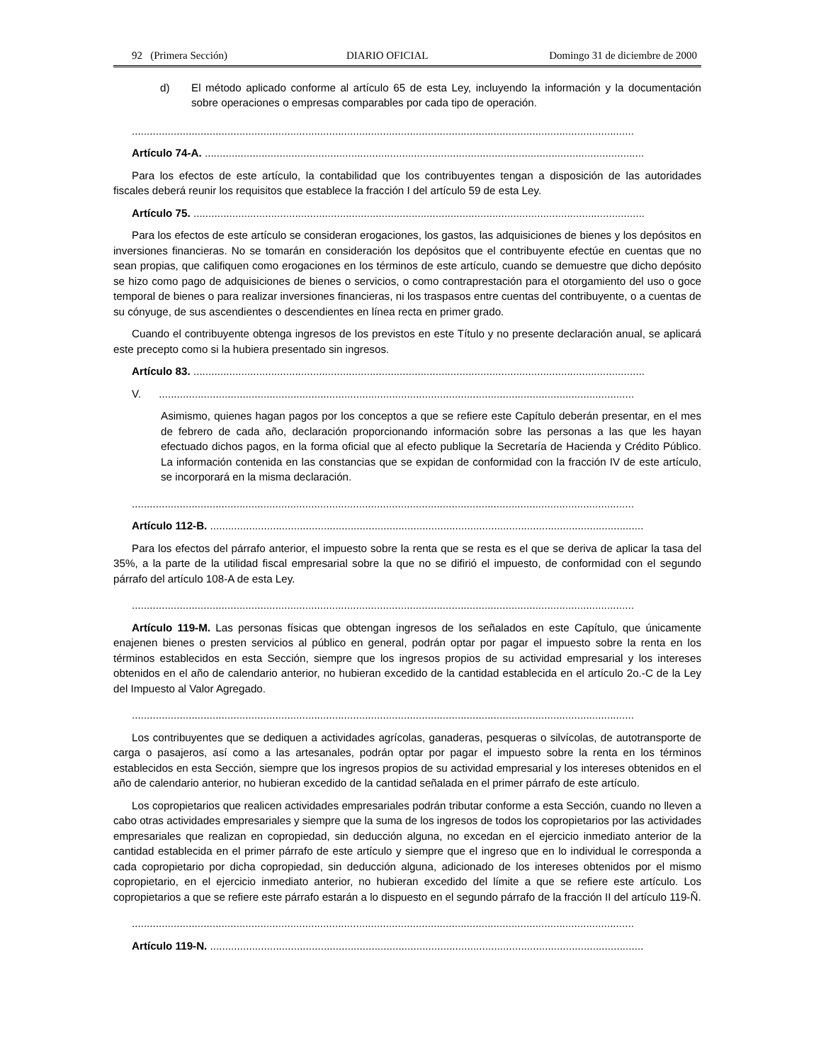92 (Primera Sección) DIARIO OFICIAL Domingo 31 de diciembre de 2000
d) El método aplicado conforme al artículo 65 de esta Ley, incluyendo la información y la documentación sobre operaciones o empresas comparables por cada tipo de operación.
........................................................................................................................................................................
Artículo 74-A. ...................................................................................................................................................
Para los efectos de este artículo, la contabilidad que los contribuyentes tengan a disposición de las autoridades fiscales deberá reunir los requisitos que establece la fracción I del artículo 59 de esta Ley.
Artículo 75. .......................................................................................................................................................
Para los efectos de este artículo se consideran erogaciones, los gastos, las adquisiciones de bienes y los depósitos en inversiones financieras. No se tomarán en consideración los depósitos que el contribuyente efectúe en cuentas que no sean propias, que califiquen como erogaciones en los términos de este artículo, cuando se demuestre que dicho depósito se hizo como pago de adquisiciones de bienes o servicios, o como contraprestación para el otorgamiento del uso o goce temporal de bienes o para realizar inversiones financieras, ni los traspasos entre cuentas del contribuyente, o a cuentas de su cónyuge, de sus ascendientes o descendientes en línea recta en primer grado.
Cuando el contribuyente obtenga ingresos de los previstos en este Título y no presente declaración anual, se aplicará este precepto como si la hubiera presentado sin ingresos.
Artículo 83. .......................................................................................................................................................
V. ...............................................................................................................................................................
Asimismo, quienes hagan pagos por los conceptos a que se refiere este Capítulo deberán presentar, en el mes de febrero de cada año, declaración proporcionando información sobre las personas a las que les hayan efectuado dichos pagos, en la forma oficial que al efecto publique la Secretaría de Hacienda y Crédito Público. La información contenida en las constancias que se expidan de conformidad con la fracción IV de este artículo, se incorporará en la misma declaración.
........................................................................................................................................................................
Artículo 112-B. .................................................................................................................................................
Para los efectos del párrafo anterior, el impuesto sobre la renta que se resta es el que se deriva de aplicar la tasa del 35%, a la parte de la utilidad fiscal empresarial sobre la que no se difirió el impuesto, de conformidad con el segundo párrafo del artículo 108-A de esta Ley.
........................................................................................................................................................................
Artículo 119-M. Las personas físicas que obtengan ingresos de los señalados en este Capítulo, que únicamente enajenen bienes o presten servicios al público en general, podrán optar por pagar el impuesto sobre la renta en los términos establecidos en esta Sección, siempre que los ingresos propios de su actividad empresarial y los intereses obtenidos en el año de calendario anterior, no hubieran excedido de la cantidad establecida en el artículo 2o.-C de la Ley del Impuesto al Valor Agregado.
........................................................................................................................................................................
Los contribuyentes que se dediquen a actividades agrícolas, ganaderas, pesqueras o silvícolas, de autotransporte de carga o pasajeros, así como a las artesanales, podrán optar por pagar el impuesto sobre la renta en los términos establecidos en esta Sección, siempre que los ingresos propios de su actividad empresarial y los intereses obtenidos en el año de calendario anterior, no hubieran excedido de la cantidad señalada en el primer párrafo de este artículo.
Los copropietarios que realicen actividades empresariales podrán tributar conforme a esta Sección, cuando no lleven a cabo otras actividades empresariales y siempre que la suma de los ingresos de todos los copropietarios por las actividades empresariales que realizan en copropiedad, sin deducción alguna, no excedan en el ejercicio inmediato anterior de la cantidad establecida en el primer párrafo de este artículo y siempre que el ingreso que en lo individual le corresponda a cada copropietario por dicha copropiedad, sin deducción alguna, adicionado de los intereses obtenidos por el mismo copropietario, en el ejercicio inmediato anterior, no hubieran excedido del límite a que se refiere este artículo. Los copropietarios a que se refiere este párrafo estarán a lo dispuesto en el segundo párrafo de la fracción II del artículo 119-Ñ.
........................................................................................................................................................................
Artículo 119-N. .................................................................................................................................................